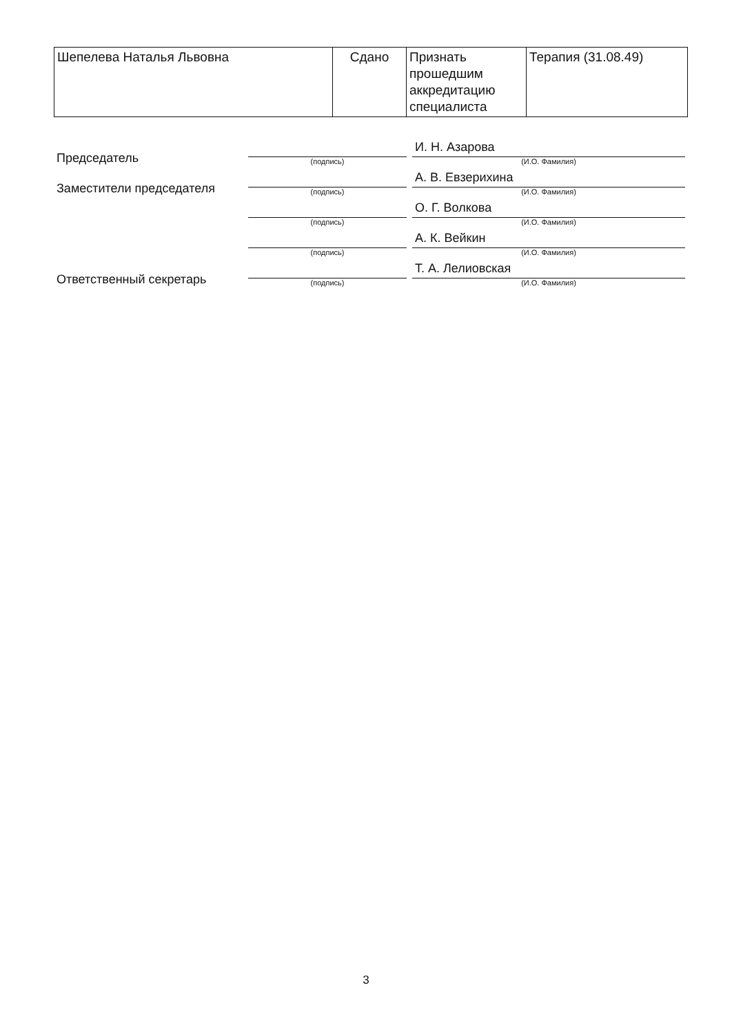| Шепелева Наталья Львовна | Сдано | Признать прошедшим аккредитацию специалиста | Терапия (31.08.49) |
| Председатель | (подпись) | И. Н. Азарова (И.О. Фамилия) |
| Заместители председателя | (подпись) | А. В. Евзерихина (И.О. Фамилия) |
| | (подпись) | О. Г. Волкова (И.О. Фамилия) |
| | (подпись) | А. К. Вейкин (И.О. Фамилия) |
| Ответственный секретарь | (подпись) | Т. А. Лелиовская (И.О. Фамилия) |
3